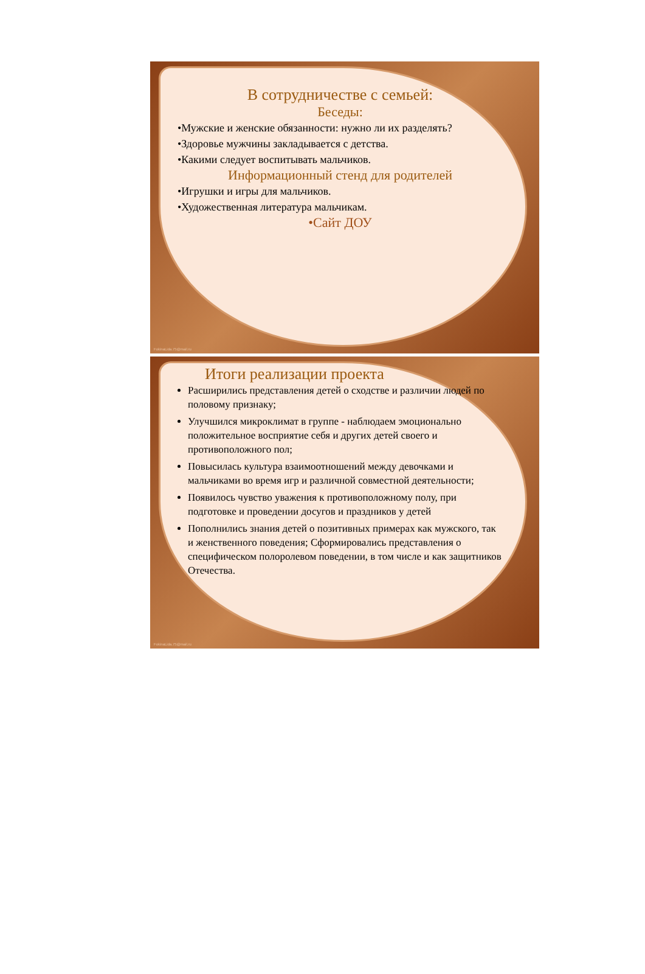В сотрудничестве с семьей:
Беседы:
•Мужские и женские обязанности: нужно ли их разделять?
•Здоровье мужчины закладывается с детства.
•Какими следует воспитывать мальчиков.
Информационный стенд для родителей
•Игрушки и игры для мальчиков.
•Художественная литература мальчикам.
•Сайт ДОУ
FokinaLida.75@mail.ru
Итоги реализации проекта
Расширились представления детей о сходстве и различии людей по половому признаку;
Улучшился микроклимат в группе - наблюдаем эмоционально положительное восприятие себя и других детей своего и противоположного пол;
Повысилась культура взаимоотношений между девочками и мальчиками во время игр и различной совместной деятельности;
Появилось чувство уважения к противоположному полу, при подготовке и проведении досугов и праздников у детей
Пополнились знания детей о позитивных примерах как мужского, так и женственного поведения; Сформировались представления о специфическом полоролевом поведении, в том числе и как защитников Отечества.
FokinaLida.75@mail.ru